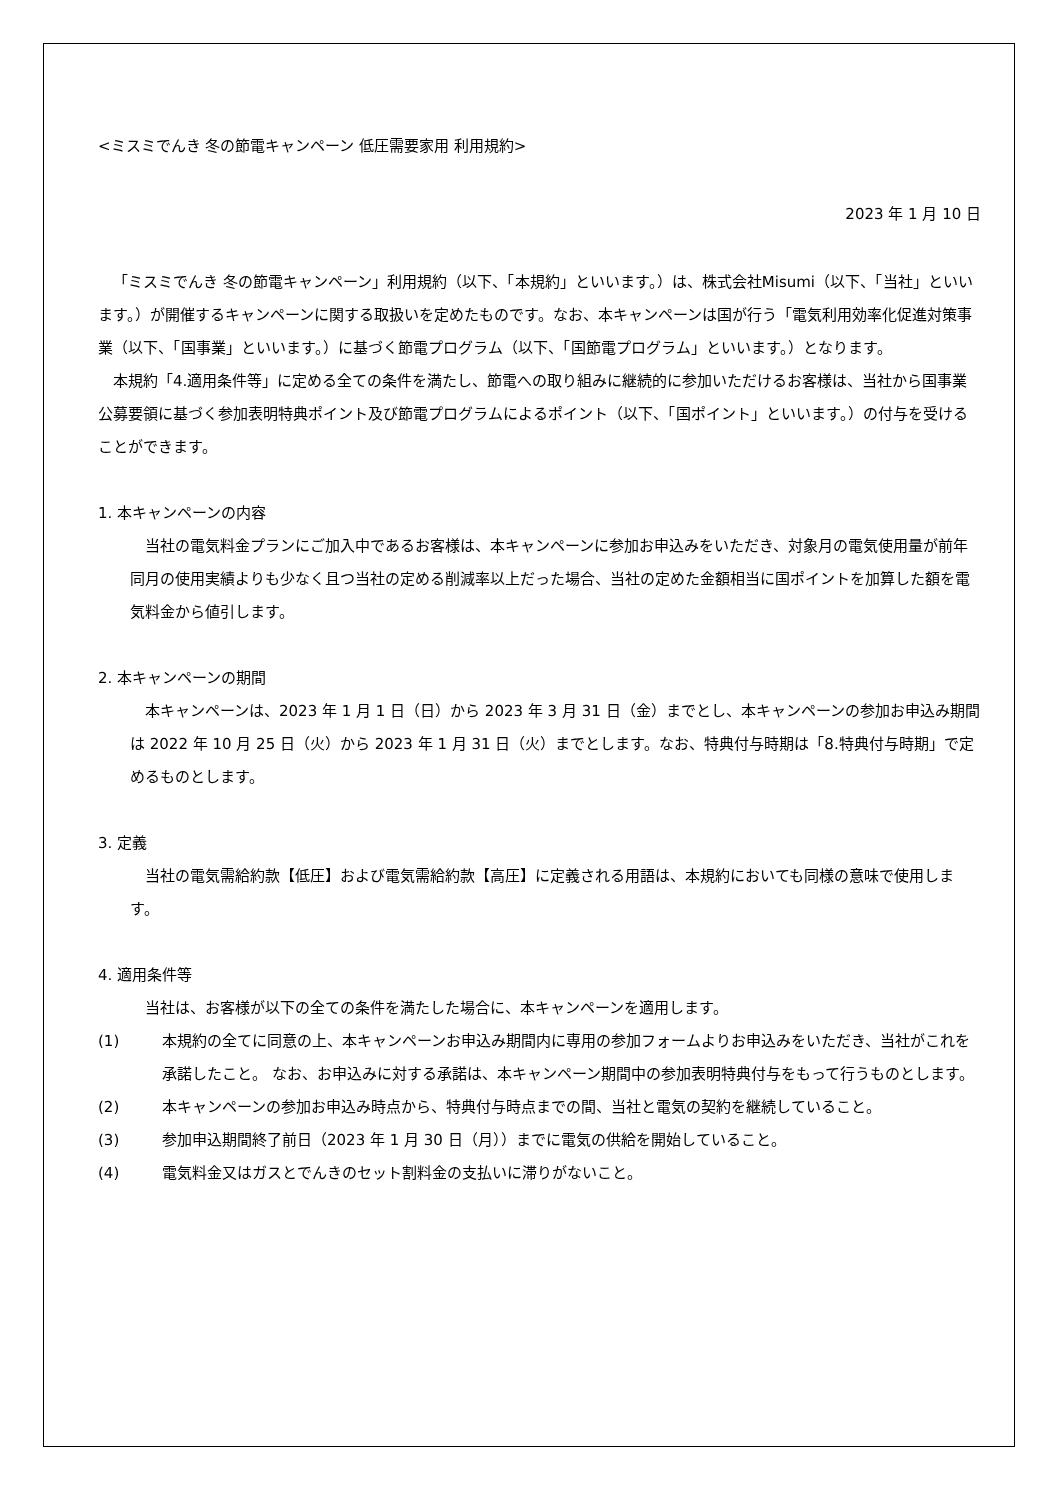<ミスミでんき 冬の節電キャンペーン 低圧需要家用 利用規約>
2023 年 1 月 10 日
「ミスミでんき 冬の節電キャンペーン」利用規約（以下、「本規約」といいます。）は、株式会社Misumi（以下、「当社」といいます。）が開催するキャンペーンに関する取扱いを定めたものです。なお、本キャンペーンは国が行う「電気利用効率化促進対策事業（以下、「国事業」といいます。）に基づく節電プログラム（以下、「国節電プログラム」といいます。）となります。
本規約「4.適用条件等」に定める全ての条件を満たし、節電への取り組みに継続的に参加いただけるお客様は、当社から国事業公募要領に基づく参加表明特典ポイント及び節電プログラムによるポイント（以下、「国ポイント」といいます。）の付与を受けることができます。
1. 本キャンペーンの内容
当社の電気料金プランにご加入中であるお客様は、本キャンペーンに参加お申込みをいただき、対象月の電気使用量が前年同月の使用実績よりも少なく且つ当社の定める削減率以上だった場合、当社の定めた金額相当に国ポイントを加算した額を電気料金から値引します。
2. 本キャンペーンの期間
本キャンペーンは、2023 年 1 月 1 日（日）から 2023 年 3 月 31 日（金）までとし、本キャンペーンの参加お申込み期間は 2022 年 10 月 25 日（火）から 2023 年 1 月 31 日（火）までとします。なお、特典付与時期は「8.特典付与時期」で定めるものとします。
3. 定義
当社の電気需給約款【低圧】および電気需給約款【高圧】に定義される用語は、本規約においても同様の意味で使用します。
4. 適用条件等
当社は、お客様が以下の全ての条件を満たした場合に、本キャンペーンを適用します。
(1) 本規約の全てに同意の上、本キャンペーンお申込み期間内に専用の参加フォームよりお申込みをいただき、当社がこれを承諾したこと。 なお、お申込みに対する承諾は、本キャンペーン期間中の参加表明特典付与をもって行うものとします。
(2) 本キャンペーンの参加お申込み時点から、特典付与時点までの間、当社と電気の契約を継続していること。
(3) 参加申込期間終了前日（2023 年 1 月 30 日（月））までに電気の供給を開始していること。
(4) 電気料金又はガスとでんきのセット割料金の支払いに滞りがないこと。